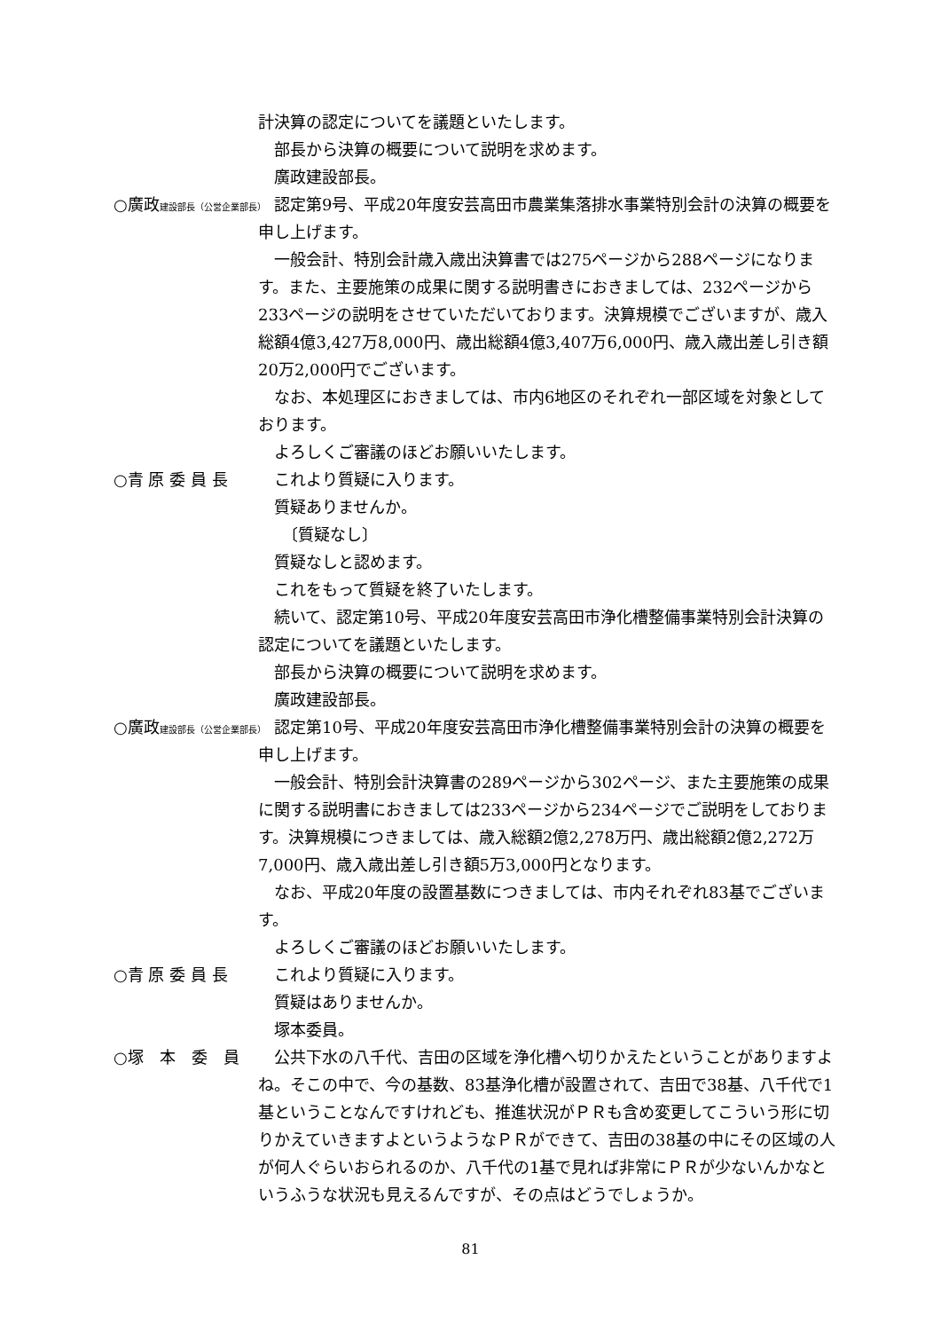計決算の認定についてを議題といたします。
　部長から決算の概要について説明を求めます。
　廣政建設部長。
○廣政建設部長（公営企業部長）
　認定第9号、平成20年度安芸高田市農業集落排水事業特別会計の決算の概要を申し上げます。
　一般会計、特別会計歳入歳出決算書では275ページから288ページになります。また、主要施策の成果に関する説明書きにおきましては、232ページから233ページの説明をさせていただいております。決算規模でございますが、歳入総額4億3,427万8,000円、歳出総額4億3,407万6,000円、歳入歳出差し引き額20万2,000円でございます。
　なお、本処理区におきましては、市内6地区のそれぞれ一部区域を対象としております。
　よろしくご審議のほどお願いいたします。
○青 原 委 員 長 　これより質疑に入ります。
　質疑ありませんか。
　　〔質疑なし〕
　質疑なしと認めます。
　これをもって質疑を終了いたします。
　続いて、認定第10号、平成20年度安芸高田市浄化槽整備事業特別会計決算の認定についてを議題といたします。
　部長から決算の概要について説明を求めます。
　廣政建設部長。
○廣政建設部長（公営企業部長）
　認定第10号、平成20年度安芸高田市浄化槽整備事業特別会計の決算の概要を申し上げます。
　一般会計、特別会計決算書の289ページから302ページ、また主要施策の成果に関する説明書におきましては233ページから234ページでご説明をしております。決算規模につきましては、歳入総額2億2,278万円、歳出総額2億2,272万7,000円、歳入歳出差し引き額5万3,000円となります。
　なお、平成20年度の設置基数につきましては、市内それぞれ83基でございます。
　よろしくご審議のほどお願いいたします。
○青 原 委 員 長 　これより質疑に入ります。
　質疑はありませんか。
　塚本委員。
○塚　本　委　員 　公共下水の八千代、吉田の区域を浄化槽へ切りかえたということがありますよね。そこの中で、今の基数、83基浄化槽が設置されて、吉田で38基、八千代で1基ということなんですけれども、推進状況がＰＲも含め変更してこういう形に切りかえていきますよというようなＰＲができて、吉田の38基の中にその区域の人が何人ぐらいおられるのか、八千代の1基で見れば非常にＰＲが少ないんかなというふうな状況も見えるんですが、その点はどうでしょうか。
81